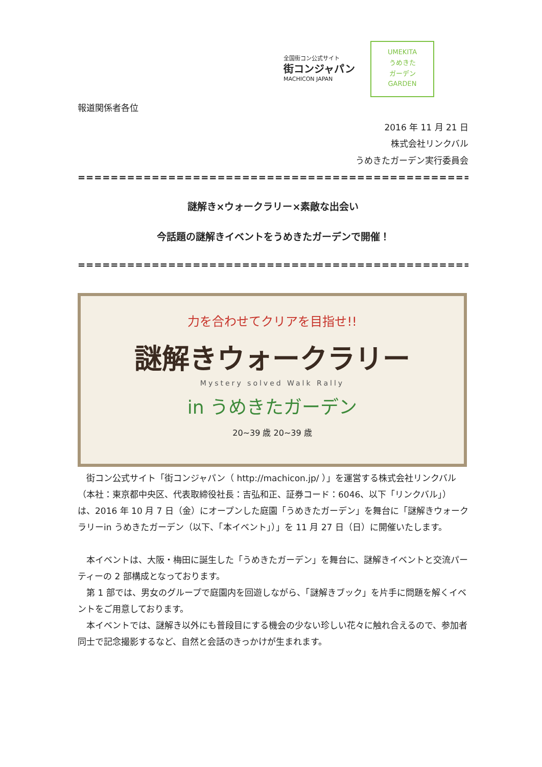全国街コン公式サイト
街コンジャパン
MACHICON JAPAN
UMEKITA
うめきた
ガーデン
GARDEN
報道関係者各位
2016 年 11 月 21 日
株式会社リンクバル
うめきたガーデン実行委員会
==================================================
謎解き×ウォークラリー×素敵な出会い
今話題の謎解きイベントをうめきたガーデンで開催！
==================================================
力を合わせてクリアを目指せ!!
謎解きウォークラリー
Mystery solved Walk Rally
in うめきたガーデン
20~39 歳 20~39 歳
街コン公式サイト「街コンジャパン（ http://machicon.jp/ ）」を運営する株式会社リンクバル（本社：東京都中央区、代表取締役社長：吉弘和正、証券コード：6046、以下「リンクバル」）は、2016 年 10 月 7 日（金）にオープンした庭園「うめきたガーデン」を舞台に「謎解きウォークラリーin うめきたガーデン（以下、「本イベント」）」を 11 月 27 日（日）に開催いたします。
本イベントは、大阪・梅田に誕生した「うめきたガーデン」を舞台に、謎解きイベントと交流パーティーの 2 部構成となっております。
第 1 部では、男女のグループで庭園内を回遊しながら、「謎解きブック」を片手に問題を解くイベントをご用意しております。
本イベントでは、謎解き以外にも普段目にする機会の少ない珍しい花々に触れ合えるので、参加者同士で記念撮影するなど、自然と会話のきっかけが生まれます。